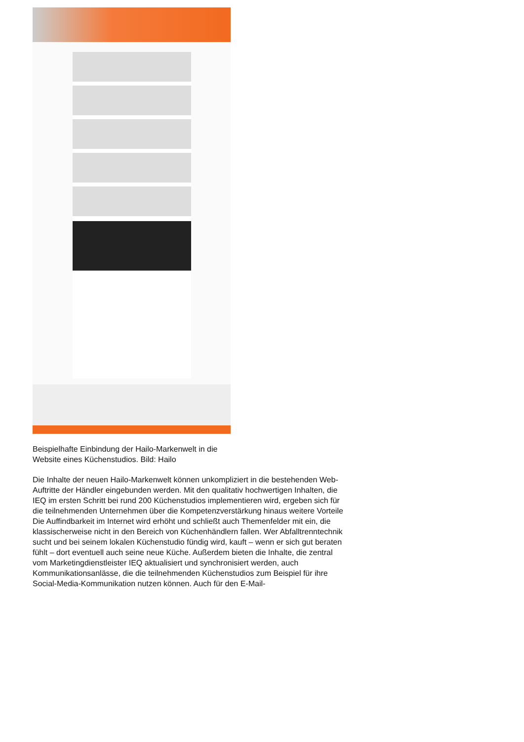Beispielhafte Einbindung der Hailo-Markenwelt in die Website eines Küchenstudios. Bild: Hailo
Die Inhalte der neuen Hailo-Markenwelt können unkompliziert in die bestehenden Web-Auftritte der Händler eingebunden werden. Mit den qualitativ hochwertigen Inhalten, die IEQ im ersten Schritt bei rund 200 Küchenstudios implementieren wird, ergeben sich für die teilnehmenden Unternehmen über die Kompetenzverstärkung hinaus weitere Vorteile Die Auffindbarkeit im Internet wird erhöht und schließt auch Themenfelder mit ein, die klassischerweise nicht in den Bereich von Küchenhändlern fallen. Wer Abfalltrenntechnik sucht und bei seinem lokalen Küchenstudio fündig wird, kauft – wenn er sich gut beraten fühlt – dort eventuell auch seine neue Küche. Außerdem bieten die Inhalte, die zentral vom Marketingdienstleister IEQ aktualisiert und synchronisiert werden, auch Kommunikationsanlässe, die die teilnehmenden Küchenstudios zum Beispiel für ihre Social-Media-Kommunikation nutzen können. Auch für den E-Mail-